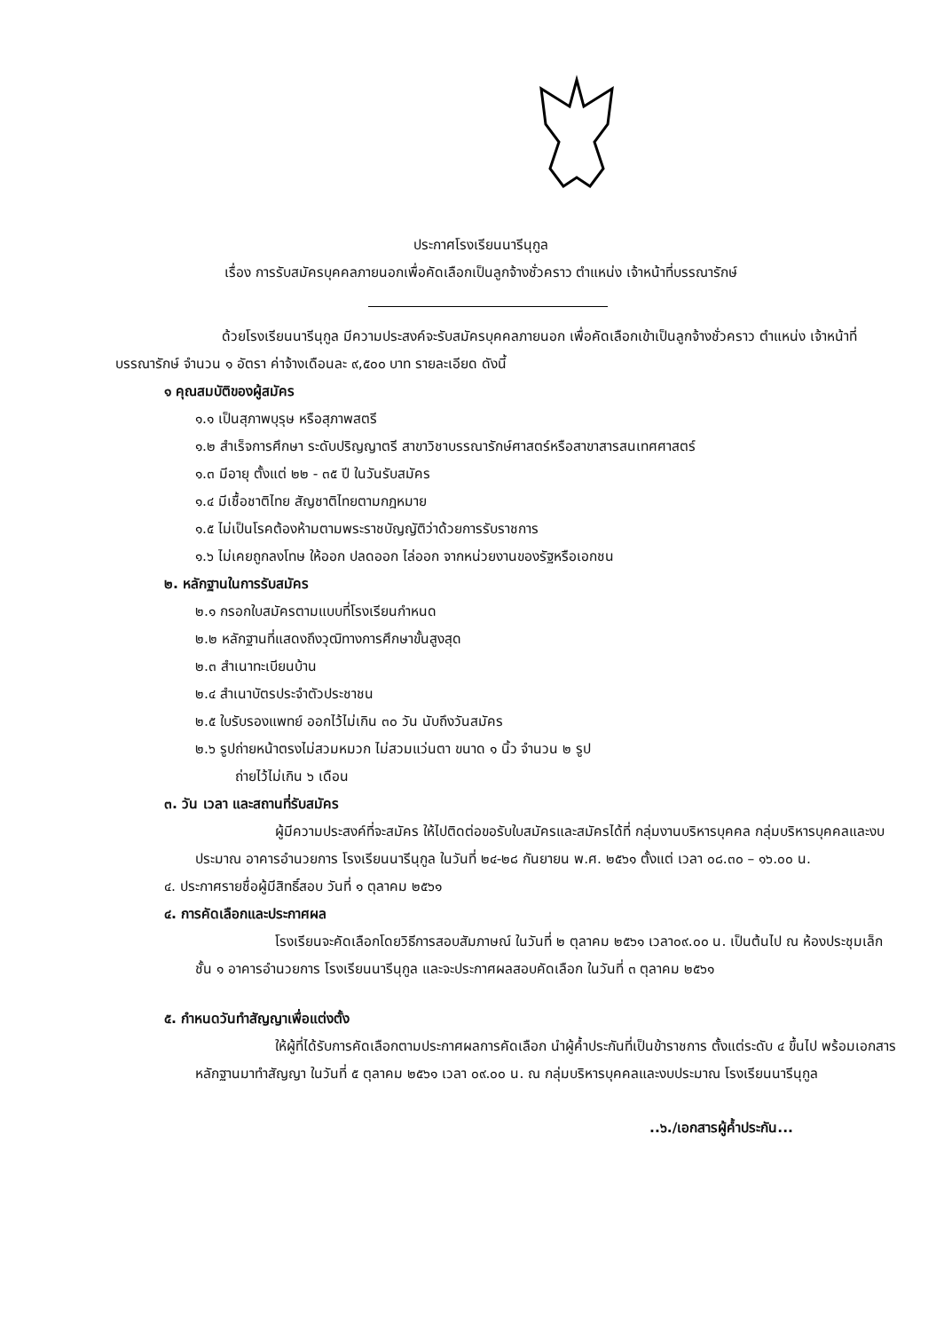ประกาศโรงเรียนนารีนุกูล
เรื่อง การรับสมัครบุคคลภายนอกเพื่อคัดเลือกเป็นลูกจ้างชั่วคราว ตำแหน่ง เจ้าหน้าที่บรรณารักษ์
ด้วยโรงเรียนนารีนุกูล มีความประสงค์จะรับสมัครบุคคลภายนอก เพื่อคัดเลือกเข้าเป็นลูกจ้างชั่วคราว ตำแหน่ง เจ้าหน้าที่บรรณารักษ์ จำนวน ๑ อัตรา ค่าจ้างเดือนละ ๙,๕๐๐ บาท รายละเอียด ดังนี้
๑ คุณสมบัติของผู้สมัคร
๑.๑ เป็นสุภาพบุรุษ หรือสุภาพสตรี
๑.๒ สำเร็จการศึกษา ระดับปริญญาตรี สาขาวิชาบรรณารักษ์ศาสตร์หรือสาขาสารสนเทศศาสตร์
๑.๓ มีอายุ ตั้งแต่ ๒๒ - ๓๕ ปี ในวันรับสมัคร
๑.๔ มีเชื้อชาติไทย สัญชาติไทยตามกฎหมาย
๑.๕ ไม่เป็นโรคต้องห้ามตามพระราชบัญญัติว่าด้วยการรับราชการ
๑.๖ ไม่เคยถูกลงโทษ ให้ออก ปลดออก ไล่ออก จากหน่วยงานของรัฐหรือเอกชน
๒. หลักฐานในการรับสมัคร
๒.๑ กรอกใบสมัครตามแบบที่โรงเรียนกำหนด
๒.๒ หลักฐานที่แสดงถึงวุฒิทางการศึกษาขั้นสูงสุด
๒.๓ สำเนาทะเบียนบ้าน
๒.๔ สำเนาบัตรประจำตัวประชาชน
๒.๕ ใบรับรองแพทย์ ออกไว้ไม่เกิน ๓๐ วัน นับถึงวันสมัคร
๒.๖ รูปถ่ายหน้าตรงไม่สวมหมวก ไม่สวมแว่นตา ขนาด ๑ นิ้ว จำนวน ๒ รูป
ถ่ายไว้ไม่เกิน ๖ เดือน
๓. วัน เวลา และสถานที่รับสมัคร
ผู้มีความประสงค์ที่จะสมัคร ให้ไปติดต่อขอรับใบสมัครและสมัครได้ที่ กลุ่มงานบริหารบุคคล กลุ่มบริหารบุคคลและงบประมาณ อาคารอำนวยการ โรงเรียนนารีนุกูล ในวันที่ ๒๔-๒๘ กันยายน พ.ศ. ๒๕๖๑ ตั้งแต่ เวลา ๐๘.๓๐ – ๑๖.๐๐ น.
๔. ประกาศรายชื่อผู้มีสิทธิ์สอบ วันที่ ๑ ตุลาคม ๒๕๖๑
๔. การคัดเลือกและประกาศผล
โรงเรียนจะคัดเลือกโดยวิธีการสอบสัมภาษณ์ ในวันที่ ๒ ตุลาคม ๒๕๖๑ เวลา๐๙.๐๐ น. เป็นต้นไป ณ ห้องประชุมเล็กชั้น ๑ อาคารอำนวยการ โรงเรียนนารีนุกูล และจะประกาศผลสอบคัดเลือก ในวันที่ ๓ ตุลาคม ๒๕๖๑
๕. กำหนดวันทำสัญญาเพื่อแต่งตั้ง
ให้ผู้ที่ได้รับการคัดเลือกตามประกาศผลการคัดเลือก นำผู้ค้ำประกันที่เป็นข้าราชการ ตั้งแต่ระดับ ๔ ขึ้นไป พร้อมเอกสารหลักฐานมาทำสัญญา ในวันที่ ๕ ตุลาคม ๒๕๖๑ เวลา ๐๙.๐๐ น. ณ กลุ่มบริหารบุคคลและงบประมาณ โรงเรียนนารีนุกูล
..๖./เอกสารผู้ค้ำประกัน...